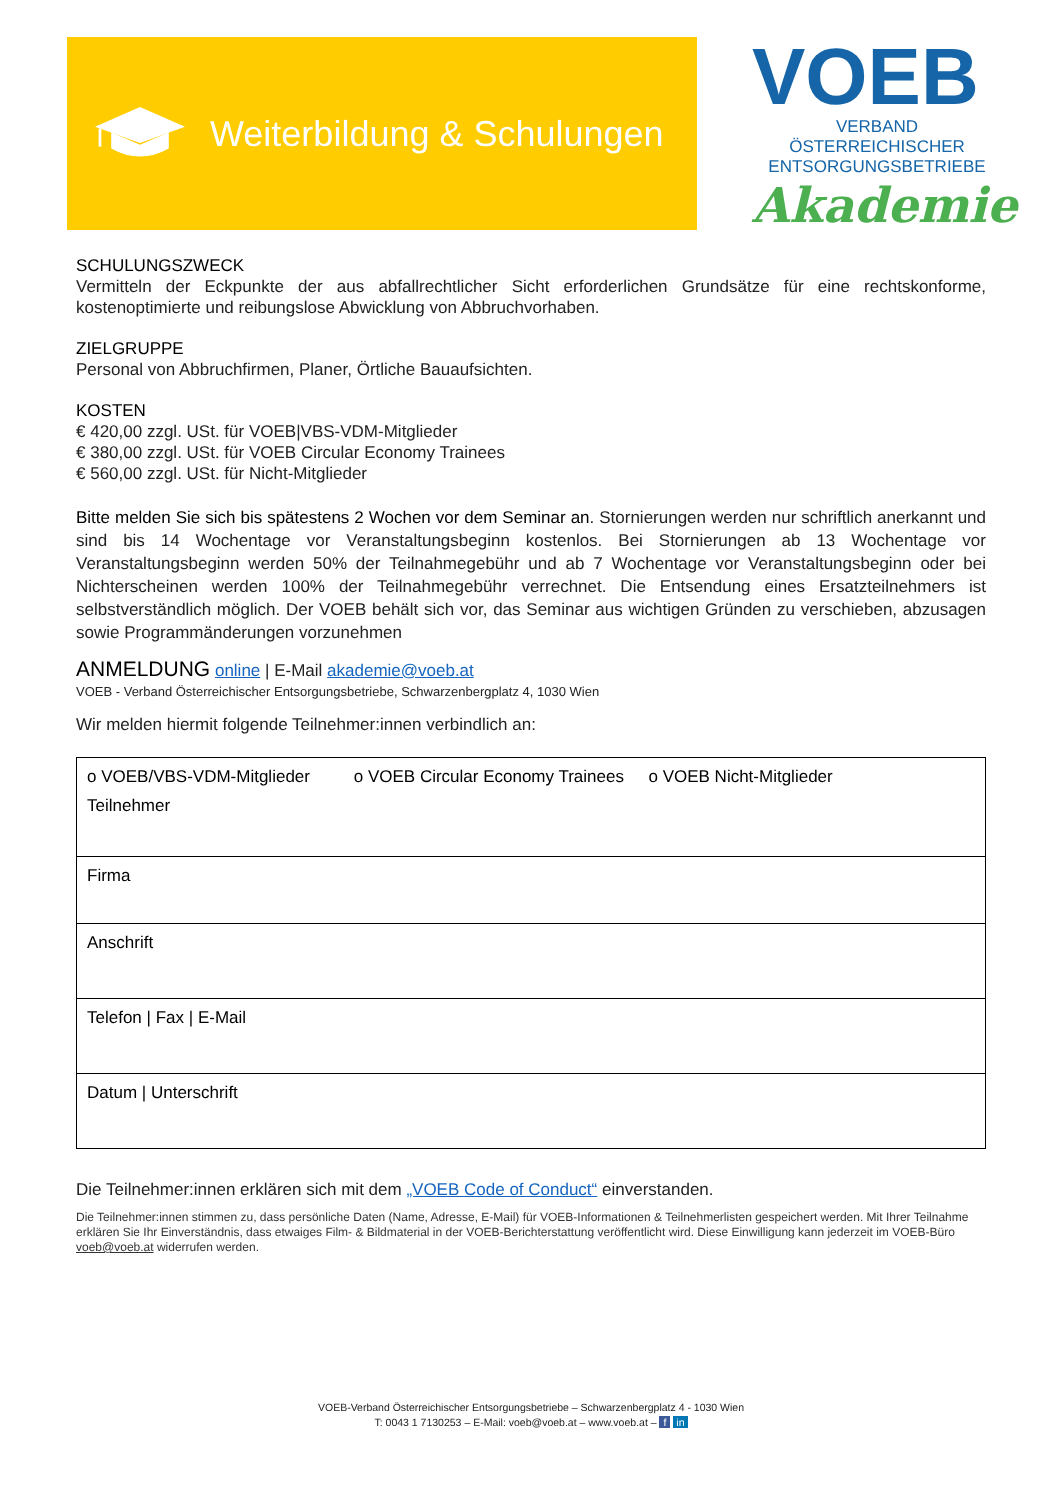Weiterbildung & Schulungen
VOEB
VERBAND ÖSTERREICHISCHER
ENTSORGUNGSBETRIEBE
Akademie
SCHULUNGSZWECK
Vermitteln der Eckpunkte der aus abfallrechtlicher Sicht erforderlichen Grundsätze für eine rechtskonforme, kostenoptimierte und reibungslose Abwicklung von Abbruchvorhaben.
ZIELGRUPPE
Personal von Abbruchfirmen, Planer, Örtliche Bauaufsichten.
KOSTEN
€ 420,00 zzgl. USt. für VOEB|VBS-VDM-Mitglieder
€ 380,00 zzgl. USt. für VOEB Circular Economy Trainees
€ 560,00 zzgl. USt. für Nicht-Mitglieder
Bitte melden Sie sich bis spätestens 2 Wochen vor dem Seminar an. Stornierungen werden nur schriftlich anerkannt und sind bis 14 Wochentage vor Veranstaltungsbeginn kostenlos. Bei Stornierungen ab 13 Wochentage vor Veranstaltungsbeginn werden 50% der Teilnahmegebühr und ab 7 Wochentage vor Veranstaltungsbeginn oder bei Nichterscheinen werden 100% der Teilnahmegebühr verrechnet. Die Entsendung eines Ersatzteilnehmers ist selbstverständlich möglich. Der VOEB behält sich vor, das Seminar aus wichtigen Gründen zu verschieben, abzusagen sowie Programmänderungen vorzunehmen
ANMELDUNG online | E-Mail akademie@voeb.at
VOEB - Verband Österreichischer Entsorgungsbetriebe, Schwarzenbergplatz 4, 1030 Wien
Wir melden hiermit folgende Teilnehmer:innen verbindlich an:
| o VOEB/VBS-VDM-Mitglieder o VOEB Circular Economy Trainees o VOEB Nicht-Mitglieder Teilnehmer |
| Firma |
| Anschrift |
| Telefon / Fax / E-Mail |
| Datum / Unterschrift |
Die Teilnehmer:innen erklären sich mit dem „VOEB Code of Conduct“ einverstanden.
Die Teilnehmer:innen stimmen zu, dass persönliche Daten (Name, Adresse, E-Mail) für VOEB-Informationen & Teilnehmerlisten gespeichert werden. Mit Ihrer Teilnahme erklären Sie Ihr Einverständnis, dass etwaiges Film- & Bildmaterial in der VOEB-Berichterstattung veröffentlicht wird. Diese Einwilligung kann jederzeit im VOEB-Büro voeb@voeb.at widerrufen werden.
VOEB-Verband Österreichischer Entsorgungsbetriebe – Schwarzenbergplatz 4 - 1030 Wien
T: 0043 1 7130253 – E-Mail: voeb@voeb.at – www.voeb.at – f in